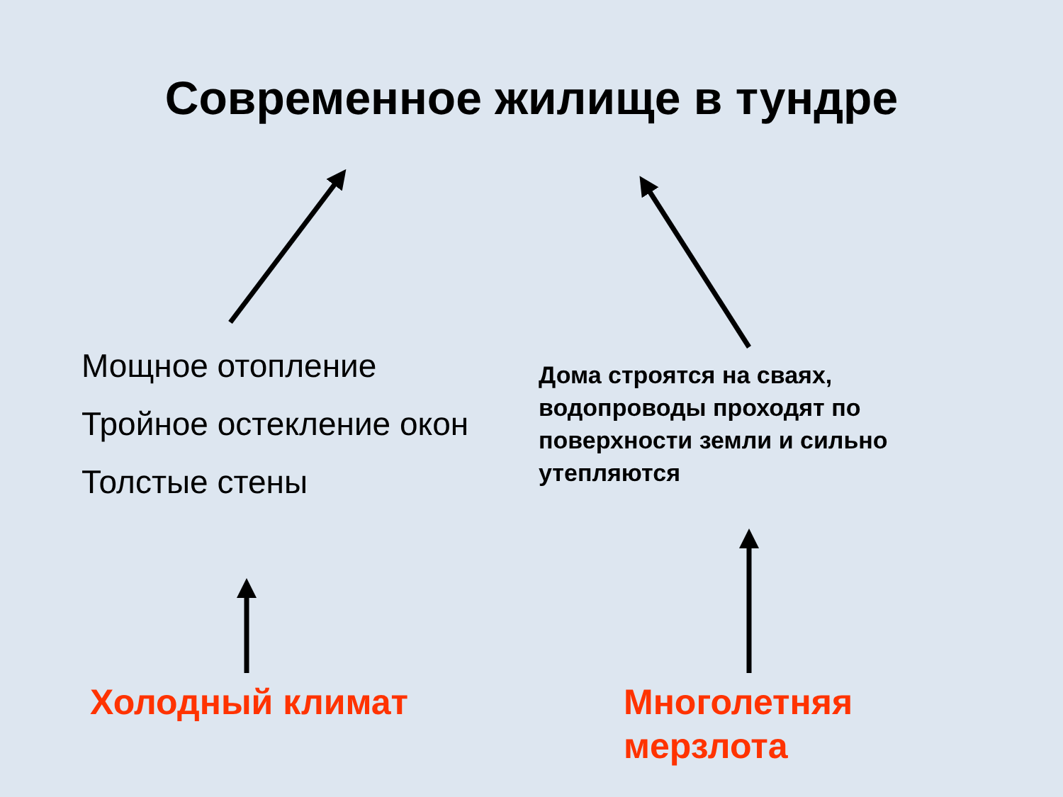Современное жилище в тундре
Мощное отопление
Тройное остекление окон
Толстые стены
Дома строятся на сваях, водопроводы проходят по поверхности земли и сильно утепляются
Холодный климат Многолетняя
мерзлота